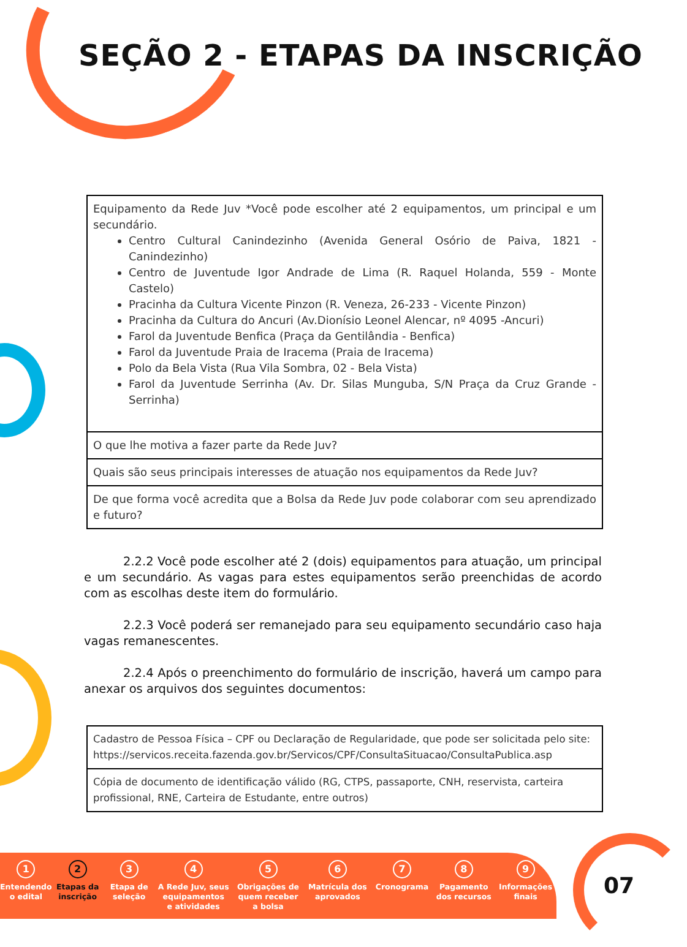SEÇÃO 2 - ETAPAS DA INSCRIÇÃO
| Equipamento da Rede Juv *Você pode escolher até 2 equipamentos, um principal e um secundário. Centro Cultural Canindezinho (Avenida General Osório de Paiva, 1821 - Canindezinho) Centro de Juventude Igor Andrade de Lima (R. Raquel Holanda, 559 - Monte Castelo) Pracinha da Cultura Vicente Pinzon (R. Veneza, 26-233 - Vicente Pinzon) Pracinha da Cultura do Ancuri (Av.Dionísio Leonel Alencar, nº 4095 -Ancuri) Farol da Juventude Benfica (Praça da Gentilândia - Benfica) Farol da Juventude Praia de Iracema (Praia de Iracema) Polo da Bela Vista (Rua Vila Sombra, 02 - Bela Vista) Farol da Juventude Serrinha (Av. Dr. Silas Munguba, S/N Praça da Cruz Grande - Serrinha) |
| O que lhe motiva a fazer parte da Rede Juv? |
| Quais são seus principais interesses de atuação nos equipamentos da Rede Juv? |
| De que forma você acredita que a Bolsa da Rede Juv pode colaborar com seu aprendizado e futuro? |
2.2.2 Você pode escolher até 2 (dois) equipamentos para atuação, um principal e um secundário. As vagas para estes equipamentos serão preenchidas de acordo com as escolhas deste item do formulário.
2.2.3 Você poderá ser remanejado para seu equipamento secundário caso haja vagas remanescentes.
2.2.4 Após o preenchimento do formulário de inscrição, haverá um campo para anexar os arquivos dos seguintes documentos:
| Cadastro de Pessoa Física – CPF ou Declaração de Regularidade, que pode ser solicitada pelo site: https://servicos.receita.fazenda.gov.br/Servicos/CPF/ConsultaSituacao/ConsultaPublica.asp |
| Cópia de documento de identificação válido (RG, CTPS, passaporte, CNH, reservista, carteira profissional, RNE, Carteira de Estudante, entre outros) |
1
Entendendo
o edital
2
Etapas da
inscrição
3
Etapa de
seleção
4
A Rede Juv, seus
equipamentos
e atividades
5
Obrigações de
quem receber
a bolsa
6
Matrícula dos
aprovados
7
Cronograma
8
Pagamento
dos recursos
9
Informações
finais
07